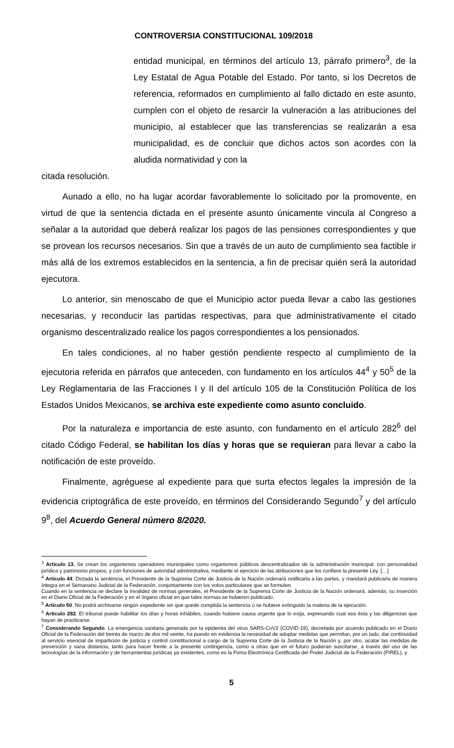CONTROVERSIA CONSTITUCIONAL 109/2018
entidad municipal, en términos del artículo 13, párrafo primero<sup>3</sup>, de la Ley Estatal de Agua Potable del Estado. Por tanto, si los Decretos de referencia, reformados en cumplimiento al fallo dictado en este asunto, cumplen con el objeto de resarcir la vulneración a las atribuciones del municipio, al establecer que las transferencias se realizarán a esa municipalidad, es de concluir que dichos actos son acordes con la aludida normatividad y con la
citada resolución.
Aunado a ello, no ha lugar acordar favorablemente lo solicitado por la promovente, en virtud de que la sentencia dictada en el presente asunto únicamente vincula al Congreso a señalar a la autoridad que deberá realizar los pagos de las pensiones correspondientes y que se provean los recursos necesarios. Sin que a través de un auto de cumplimiento sea factible ir más allá de los extremos establecidos en la sentencia, a fin de precisar quién será la autoridad ejecutora.
Lo anterior, sin menoscabo de que el Municipio actor pueda llevar a cabo las gestiones necesarias, y reconducir las partidas respectivas, para que administrativamente el citado organismo descentralizado realice los pagos correspondientes a los pensionados.
En tales condiciones, al no haber gestión pendiente respecto al cumplimiento de la ejecutoria referida en párrafos que anteceden, con fundamento en los artículos 44<sup>4</sup> y 50<sup>5</sup> de la Ley Reglamentaria de las Fracciones I y II del artículo 105 de la Constitución Política de los Estados Unidos Mexicanos, se archiva este expediente como asunto concluido.
Por la naturaleza e importancia de este asunto, con fundamento en el artículo 282<sup>6</sup> del citado Código Federal, se habilitan los días y horas que se requieran para llevar a cabo la notificación de este proveído.
Finalmente, agréguese al expediente para que surta efectos legales la impresión de la evidencia criptográfica de este proveído, en términos del Considerando Segundo<sup>7</sup> y del artículo 9<sup>8</sup>, del Acuerdo General número 8/2020.
<sup>3</sup> Artículo 13. Se crean los organismos operadores municipales como organismos públicos descentralizados de la administración municipal, con personalidad jurídica y patrimonio propios, y con funciones de autoridad administrativa, mediante el ejercicio de las atribuciones que les confiere la presente Ley. […]
<sup>4</sup> Artículo 44. Dictada la sentencia, el Presidente de la Suprema Corte de Justicia de la Nación ordenará notificarla a las partes, y mandará publicarla de manera íntegra en el Semanario Judicial de la Federación, conjuntamente con los votos particulares que se formulen.
Cuando en la sentencia se declare la invalidez de normas generales, el Presidente de la Suprema Corte de Justicia de la Nación ordenará, además, su inserción en el Diario Oficial de la Federación y en el órgano oficial en que tales normas se hubieren publicado.
<sup>5</sup> Artículo 50. No podrá archivarse ningún expediente sin que quede cumplida la sentencia o se hubiere extinguido la materia de la ejecución.
<sup>6</sup> Artículo 282. El tribunal puede habilitar los días y horas inhábiles, cuando hubiere causa urgente que lo exija, expresando cual sea ésta y las diligencias que hayan de practicarse.
<sup>7</sup> Considerando Segundo. La emergencia sanitaria generada por la epidemia del virus SARS-CoV2 (COVID-19), decretada por acuerdo publicado en el Diario Oficial de la Federación del treinta de marzo de dos mil veinte, ha puesto en evidencia la necesidad de adoptar medidas que permitan, por un lado, dar continuidad al servicio esencial de impartición de justicia y control constitucional a cargo de la Suprema Corte de la Justicia de la Nación y, por otro, acatar las medidas de prevención y sana distancia, tanto para hacer frente a la presente contingencia, como a otras que en el futuro pudieran suscitarse, a través del uso de las tecnologías de la información y de herramientas jurídicas ya existentes, como es la Firma Electrónica Certificada del Poder Judicial de la Federación (FIREL), y
5